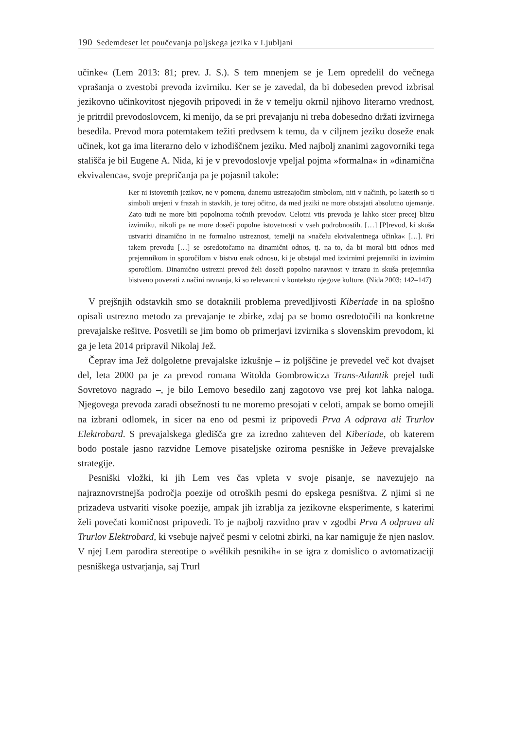190 Sedemdeset let poučevanja poljskega jezika v Ljubljani
učinke« (Lem 2013: 81; prev. J. S.). S tem mnenjem se je Lem opredelil do večnega vprašanja o zvestobi prevoda izvirniku. Ker se je zavedal, da bi dobeseden prevod izbrisal jezikovno učinkovitost njegovih pripovedi in že v temelju okrnil njihovo literarno vrednost, je pritrdil prevodoslovcem, ki menijo, da se pri prevajanju ni treba dobesedno držati izvirnega besedila. Prevod mora potemtakem težiti predvsem k temu, da v ciljnem jeziku doseže enak učinek, kot ga ima literarno delo v izhodiščnem jeziku. Med najbolj znanimi zagovorniki tega stališča je bil Eugene A. Nida, ki je v prevodoslovje vpeljal pojma »formalna« in »dinamična ekvivalenca«, svoje prepričanja pa je pojasnil takole:
Ker ni istovetnih jezikov, ne v pomenu, danemu ustrezajočim simbolom, niti v načinih, po katerih so ti simboli urejeni v frazah in stavkih, je torej očitno, da med jeziki ne more obstajati absolutno ujemanje. Zato tudi ne more biti popolnoma točnih prevodov. Celotni vtis prevoda je lahko sicer precej blizu izvirniku, nikoli pa ne more doseči popolne istovetnosti v vseh podrobnostih. […] [P]revod, ki skuša ustvariti dinamično in ne formalno ustreznost, temelji na »načelu ekvivalentnega učinka« […]. Pri takem prevodu […] se osredotočamo na dinamični odnos, tj. na to, da bi moral biti odnos med prejemnikom in sporočilom v bistvu enak odnosu, ki je obstajal med izvirnimi prejemniki in izvirnim sporočilom. Dinamično ustrezni prevod želi doseči popolno naravnost v izrazu in skuša prejemnika bistveno povezati z načini ravnanja, ki so relevantni v kontekstu njegove kulture. (Nida 2003: 142–147)
V prejšnjih odstavkih smo se dotaknili problema prevedljivosti Kiberiade in na splošno opisali ustrezno metodo za prevajanje te zbirke, zdaj pa se bomo osredotočili na konkretne prevajalske rešitve. Posvetili se jim bomo ob primerjavi izvirnika s slovenskim prevodom, ki ga je leta 2014 pripravil Nikolaj Jež.
Čeprav ima Jež dolgoletne prevajalske izkušnje – iz poljščine je prevedel več kot dvajset del, leta 2000 pa je za prevod romana Witolda Gombrowicza Trans-Atlantik prejel tudi Sovretovo nagrado –, je bilo Lemovo besedilo zanj zagotovo vse prej kot lahka naloga. Njegovega prevoda zaradi obsežnosti tu ne moremo presojati v celoti, ampak se bomo omejili na izbrani odlomek, in sicer na eno od pesmi iz pripovedi Prva A odprava ali Trurlov Elektrobard. S prevajalskega gledišča gre za izredno zahteven del Kiberiade, ob katerem bodo postale jasno razvidne Lemove pisateljske oziroma pesniške in Ježeve prevajalske strategije.
Pesniški vložki, ki jih Lem ves čas vpleta v svoje pisanje, se navezujejo na najraznovrstnejša področja poezije od otroških pesmi do epskega pesništva. Z njimi si ne prizadeva ustvariti visoke poezije, ampak jih izrablja za jezikovne eksperimente, s katerimi želi povečati komičnost pripovedi. To je najbolj razvidno prav v zgodbi Prva A odprava ali Trurlov Elektrobard, ki vsebuje največ pesmi v celotni zbirki, na kar namiguje že njen naslov. V njej Lem parodira stereotipe o »vélikih pesnikih« in se igra z domislico o avtomatizaciji pesniškega ustvarjanja, saj Trurl